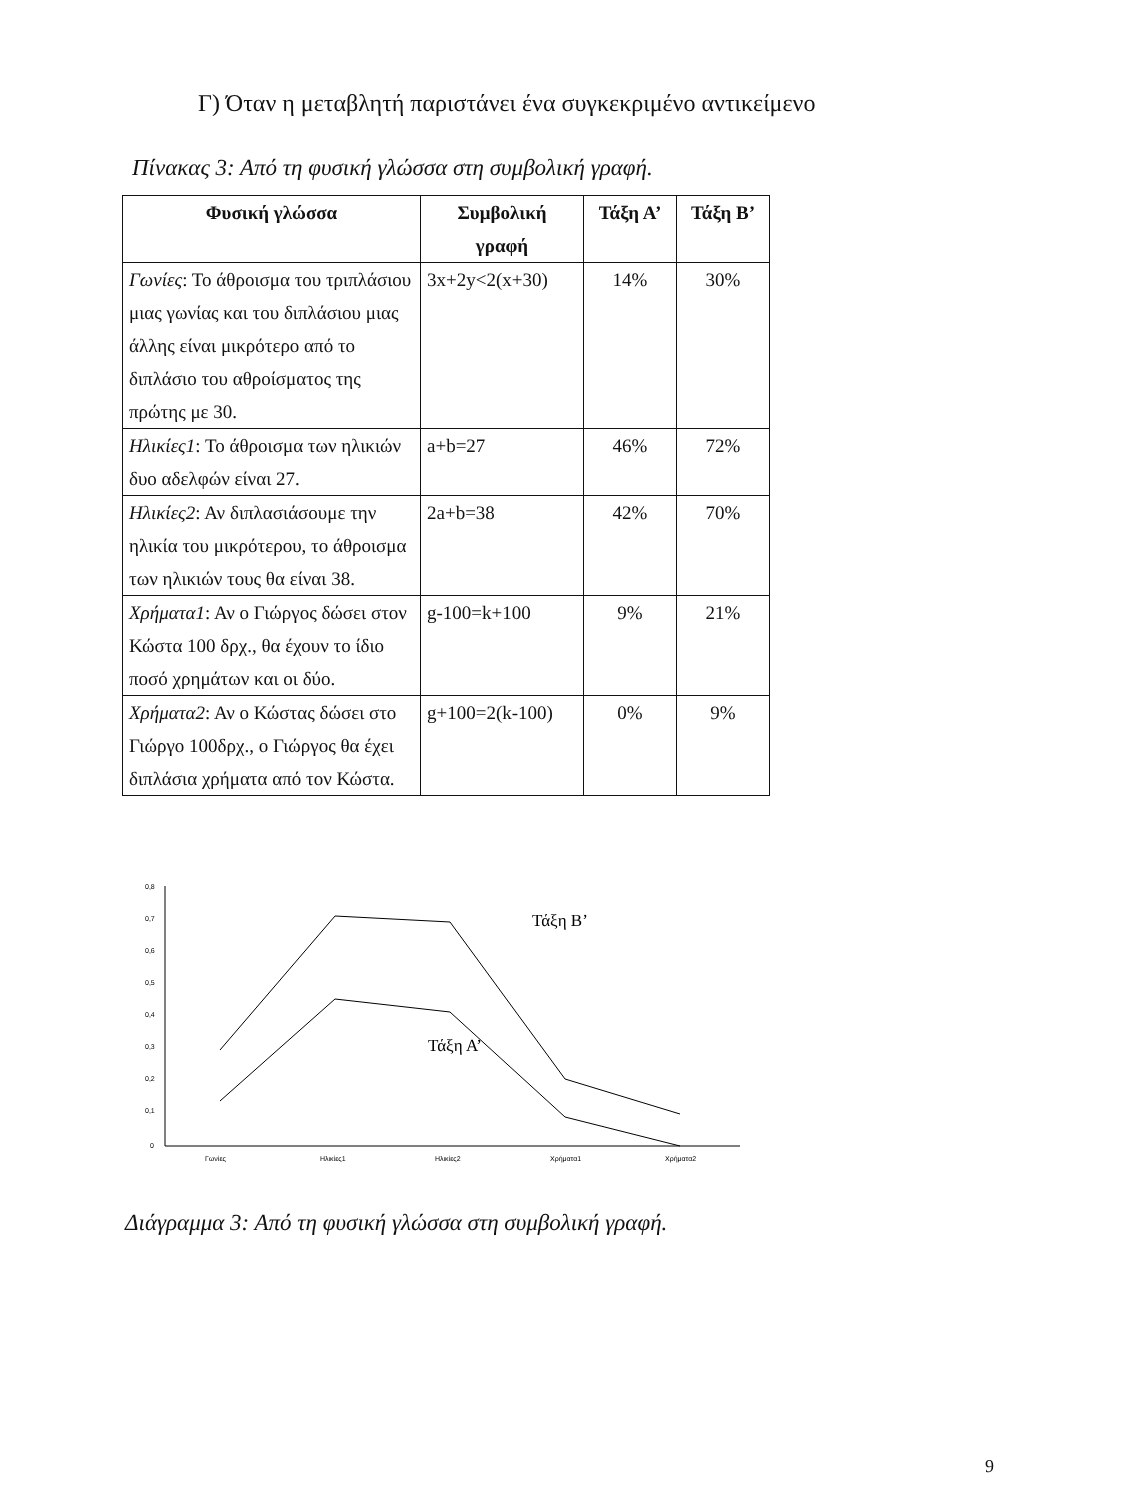Γ) Όταν η μεταβλητή παριστάνει ένα συγκεκριμένο αντικείμενο
Πίνακας 3: Από τη φυσική γλώσσα στη συμβολική γραφή.
| Φυσική γλώσσα | Συμβολική γραφή | Τάξη Α’ | Τάξη Β’ |
| --- | --- | --- | --- |
| Γωνίες : Το άθροισμα του τριπλάσιου μιας γωνίας και του διπλάσιου μιας άλλης είναι μικρότερο από το διπλάσιο του αθροίσματος της πρώτης με 30. | 3x+2y<2(x+30) | 14% | 30% |
| Ηλικίες1 : Το άθροισμα των ηλικιών δυο αδελφών είναι 27. | a+b=27 | 46% | 72% |
| Ηλικίες2 : Αν διπλασιάσουμε την ηλικία του μικρότερου, το άθροισμα των ηλικιών τους θα είναι 38. | 2a+b=38 | 42% | 70% |
| Χρήματα1 : Αν ο Γιώργος δώσει στον Κώστα 100 δρχ., θα έχουν το ίδιο ποσό χρημάτων και οι δύο. | g-100=k+100 | 9% | 21% |
| Χρήματα2 : Αν ο Κώστας δώσει στο Γιώργο 100δρχ., ο Γιώργος θα έχει διπλάσια χρήματα από τον Κώστα. | g+100=2(k-100) | 0% | 9% |
0,8
0,7
0,6
0,5
0,4
0,3
0,2
0,1
0
Γωνίες
Ηλικίες1
Ηλικίες2
Χρήματα1
Χρήματα2
Τάξη Β’
Τάξη Α’
Διάγραμμα 3: Από τη φυσική γλώσσα στη συμβολική γραφή.
9